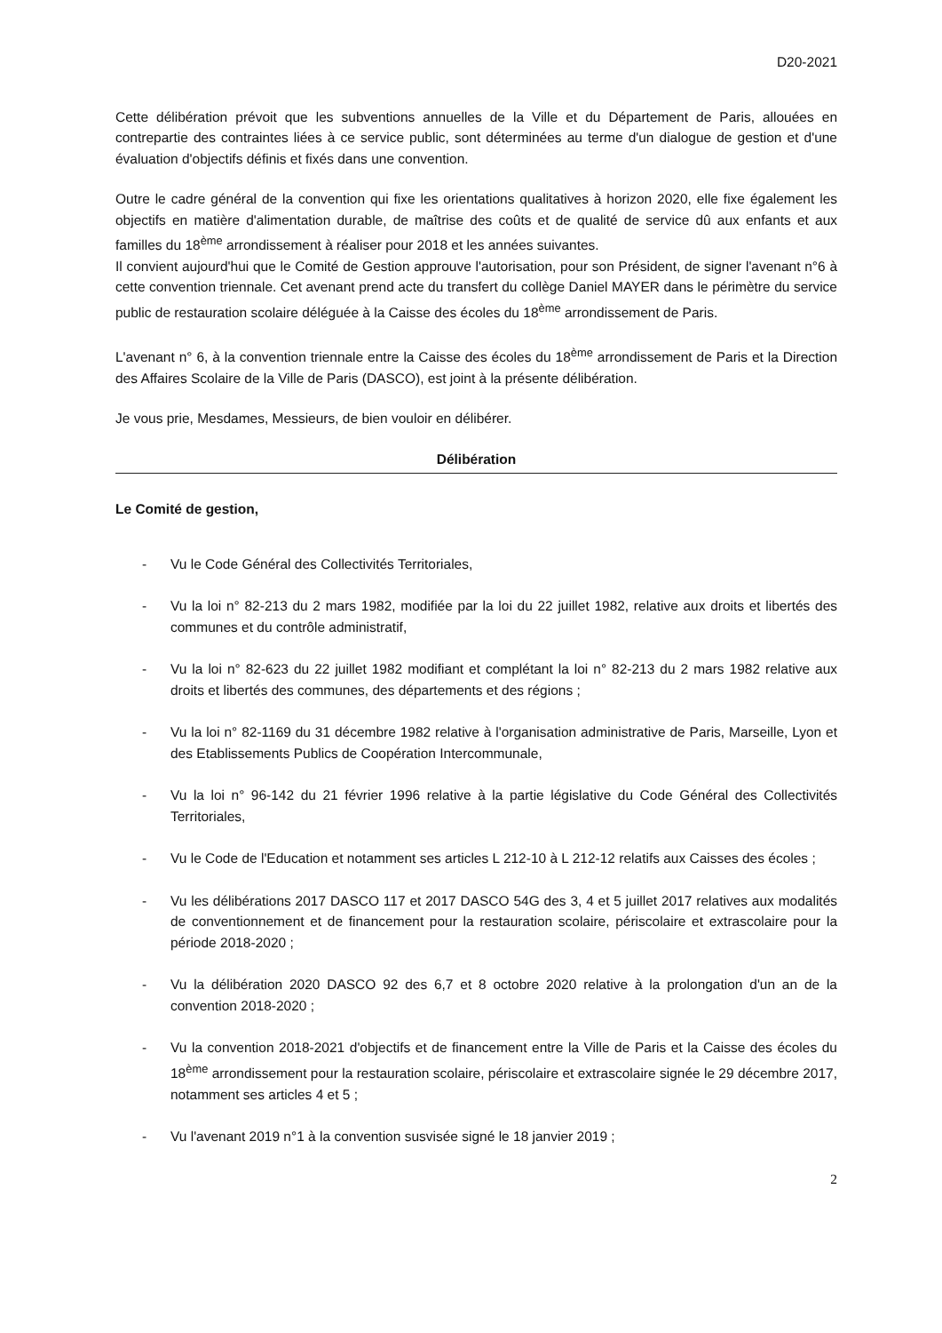D20-2021
Cette délibération prévoit que les subventions annuelles de la Ville et du Département de Paris, allouées en contrepartie des contraintes liées à ce service public, sont déterminées au terme d'un dialogue de gestion et d'une évaluation d'objectifs définis et fixés dans une convention.
Outre le cadre général de la convention qui fixe les orientations qualitatives à horizon 2020, elle fixe également les objectifs en matière d'alimentation durable, de maîtrise des coûts et de qualité de service dû aux enfants et aux familles du 18<sup>ème</sup> arrondissement à réaliser pour 2018 et les années suivantes.
Il convient aujourd'hui que le Comité de Gestion approuve l'autorisation, pour son Président, de signer l'avenant n°6 à cette convention triennale. Cet avenant prend acte du transfert du collège Daniel MAYER dans le périmètre du service public de restauration scolaire déléguée à la Caisse des écoles du 18<sup>ème</sup> arrondissement de Paris.
L'avenant n° 6, à la convention triennale entre la Caisse des écoles du 18<sup>ème</sup> arrondissement de Paris et la Direction des Affaires Scolaire de la Ville de Paris (DASCO), est joint à la présente délibération.
Je vous prie, Mesdames, Messieurs, de bien vouloir en délibérer.
Délibération
Le Comité de gestion,
- Vu le Code Général des Collectivités Territoriales,
- Vu la loi n° 82-213 du 2 mars 1982, modifiée par la loi du 22 juillet 1982, relative aux droits et libertés des communes et du contrôle administratif,
- Vu la loi n° 82-623 du 22 juillet 1982 modifiant et complétant la loi n° 82-213 du 2 mars 1982 relative aux droits et libertés des communes, des départements et des régions ;
- Vu la loi n° 82-1169 du 31 décembre 1982 relative à l'organisation administrative de Paris, Marseille, Lyon et des Etablissements Publics de Coopération Intercommunale,
- Vu la loi n° 96-142 du 21 février 1996 relative à la partie législative du Code Général des Collectivités Territoriales,
- Vu le Code de l'Education et notamment ses articles L 212-10 à L 212-12 relatifs aux Caisses des écoles ;
- Vu les délibérations 2017 DASCO 117 et 2017 DASCO 54G des 3, 4 et 5 juillet 2017 relatives aux modalités de conventionnement et de financement pour la restauration scolaire, périscolaire et extrascolaire pour la période 2018-2020 ;
- Vu la délibération 2020 DASCO 92 des 6,7 et 8 octobre 2020 relative à la prolongation d'un an de la convention 2018-2020 ;
- Vu la convention 2018-2021 d'objectifs et de financement entre la Ville de Paris et la Caisse des écoles du 18<sup>ème</sup> arrondissement pour la restauration scolaire, périscolaire et extrascolaire signée le 29 décembre 2017, notamment ses articles 4 et 5 ;
- Vu l'avenant 2019 n°1 à la convention susvisée signé le 18 janvier 2019 ;
2